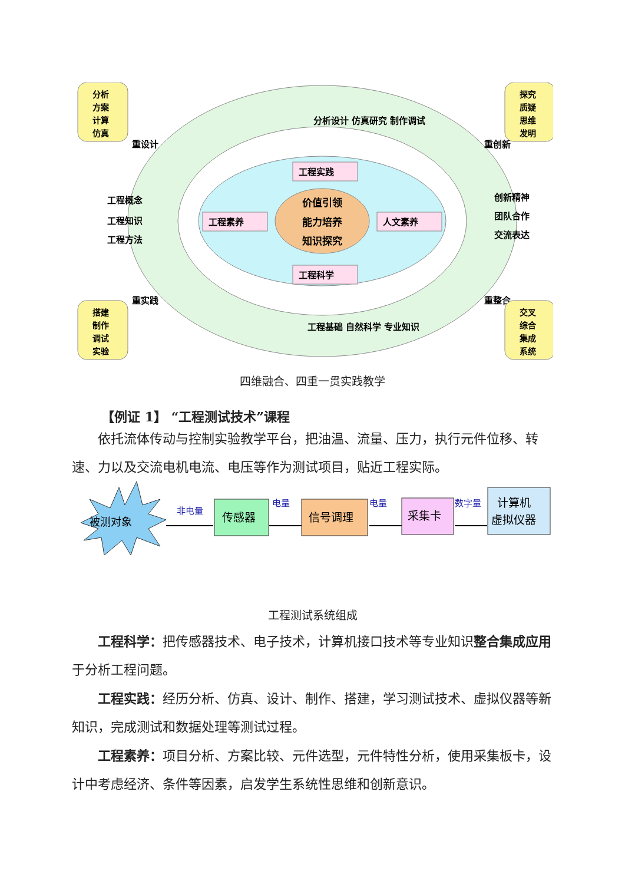价值引领
能力培养
知识探究
工程实践
工程科学
工程素养
人文素养
重设计
重创新
重实践
重整合
工程概念
工程知识
工程方法
创新精神
团队合作
交流表达
分析设计 仿真研究 制作调试
工程基础 自然科学 专业知识
分析
方案
计算
仿真
探究
质疑
思维
发明
搭建
制作
调试
实验
交叉
综合
集成
系统
四维融合、四重一贯实践教学
【例证 1】 “工程测试技术”课程
依托流体传动与控制实验教学平台，把油温、流量、压力，执行元件位移、转速、力以及交流电机电流、电压等作为测试项目，贴近工程实际。
被测对象
非电量
电量
电量
数字量
传感器
信号调理
采集卡
计算机
虚拟仪器
工程测试系统组成
工程科学：把传感器技术、电子技术，计算机接口技术等专业知识整合集成应用于分析工程问题。
工程实践：经历分析、仿真、设计、制作、搭建，学习测试技术、虚拟仪器等新知识，完成测试和数据处理等测试过程。
工程素养：项目分析、方案比较、元件选型，元件特性分析，使用采集板卡，设计中考虑经济、条件等因素，启发学生系统性思维和创新意识。